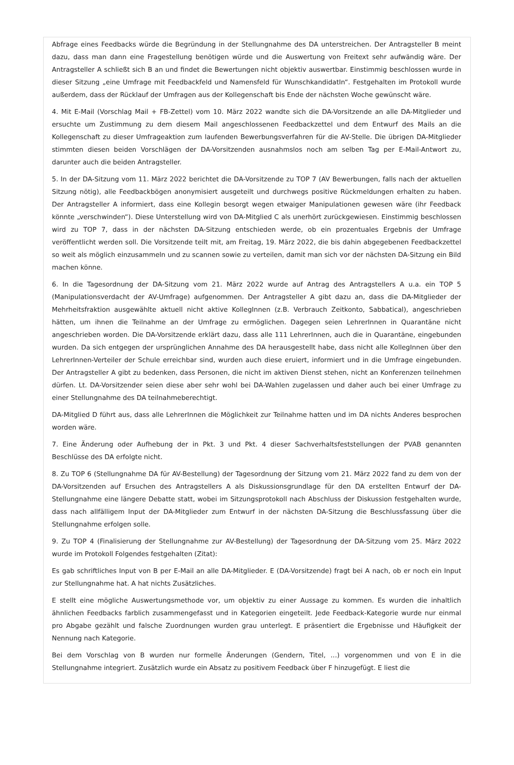Abfrage eines Feedbacks würde die Begründung in der Stellungnahme des DA unterstreichen. Der Antragsteller B meint dazu, dass man dann eine Fragestellung benötigen würde und die Auswertung von Freitext sehr aufwändig wäre. Der Antragsteller A schließt sich B an und findet die Bewertungen nicht objektiv auswertbar. Einstimmig beschlossen wurde in dieser Sitzung „eine Umfrage mit Feedbackfeld und Namensfeld für WunschkandidatIn“. Festgehalten im Protokoll wurde außerdem, dass der Rücklauf der Umfragen aus der Kollegenschaft bis Ende der nächsten Woche gewünscht wäre.
4. Mit E-Mail (Vorschlag Mail + FB-Zettel) vom 10. März 2022 wandte sich die DA-Vorsitzende an alle DA-Mitglieder und ersuchte um Zustimmung zu dem diesem Mail angeschlossenen Feedbackzettel und dem Entwurf des Mails an die Kollegenschaft zu dieser Umfrageaktion zum laufenden Bewerbungsverfahren für die AV-Stelle. Die übrigen DA-Mitglieder stimmten diesen beiden Vorschlägen der DA-Vorsitzenden ausnahmslos noch am selben Tag per E-Mail-Antwort zu, darunter auch die beiden Antragsteller.
5. In der DA-Sitzung vom 11. März 2022 berichtet die DA-Vorsitzende zu TOP 7 (AV Bewerbungen, falls nach der aktuellen Sitzung nötig), alle Feedbackbögen anonymisiert ausgeteilt und durchwegs positive Rückmeldungen erhalten zu haben. Der Antragsteller A informiert, dass eine Kollegin besorgt wegen etwaiger Manipulationen gewesen wäre (ihr Feedback könnte „verschwinden“). Diese Unterstellung wird von DA-Mitglied C als unerhört zurückgewiesen. Einstimmig beschlossen wird zu TOP 7, dass in der nächsten DA-Sitzung entschieden werde, ob ein prozentuales Ergebnis der Umfrage veröffentlicht werden soll. Die Vorsitzende teilt mit, am Freitag, 19. März 2022, die bis dahin abgegebenen Feedbackzettel so weit als möglich einzusammeln und zu scannen sowie zu verteilen, damit man sich vor der nächsten DA-Sitzung ein Bild machen könne.
6. In die Tagesordnung der DA-Sitzung vom 21. März 2022 wurde auf Antrag des Antragstellers A u.a. ein TOP 5 (Manipulationsverdacht der AV-Umfrage) aufgenommen. Der Antragsteller A gibt dazu an, dass die DA-Mitglieder der Mehrheitsfraktion ausgewählte aktuell nicht aktive KollegInnen (z.B. Verbrauch Zeitkonto, Sabbatical), angeschrieben hätten, um ihnen die Teilnahme an der Umfrage zu ermöglichen. Dagegen seien LehrerInnen in Quarantäne nicht angeschrieben worden. Die DA-Vorsitzende erklärt dazu, dass alle 111 LehrerInnen, auch die in Quarantäne, eingebunden wurden. Da sich entgegen der ursprünglichen Annahme des DA herausgestellt habe, dass nicht alle KollegInnen über den LehrerInnen-Verteiler der Schule erreichbar sind, wurden auch diese eruiert, informiert und in die Umfrage eingebunden. Der Antragsteller A gibt zu bedenken, dass Personen, die nicht im aktiven Dienst stehen, nicht an Konferenzen teilnehmen dürfen. Lt. DA-Vorsitzender seien diese aber sehr wohl bei DA-Wahlen zugelassen und daher auch bei einer Umfrage zu einer Stellungnahme des DA teilnahmeberechtigt.
DA-Mitglied D führt aus, dass alle LehrerInnen die Möglichkeit zur Teilnahme hatten und im DA nichts Anderes besprochen worden wäre.
7. Eine Änderung oder Aufhebung der in Pkt. 3 und Pkt. 4 dieser Sachverhaltsfeststellungen der PVAB genannten Beschlüsse des DA erfolgte nicht.
8. Zu TOP 6 (Stellungnahme DA für AV-Bestellung) der Tagesordnung der Sitzung vom 21. März 2022 fand zu dem von der DA-Vorsitzenden auf Ersuchen des Antragstellers A als Diskussionsgrundlage für den DA erstellten Entwurf der DA-Stellungnahme eine längere Debatte statt, wobei im Sitzungsprotokoll nach Abschluss der Diskussion festgehalten wurde, dass nach allfälligem Input der DA-Mitglieder zum Entwurf in der nächsten DA-Sitzung die Beschlussfassung über die Stellungnahme erfolgen solle.
9. Zu TOP 4 (Finalisierung der Stellungnahme zur AV-Bestellung) der Tagesordnung der DA-Sitzung vom 25. März 2022 wurde im Protokoll Folgendes festgehalten (Zitat):
Es gab schriftliches Input von B per E-Mail an alle DA-Mitglieder. E (DA-Vorsitzende) fragt bei A nach, ob er noch ein Input zur Stellungnahme hat. A hat nichts Zusätzliches.
E stellt eine mögliche Auswertungsmethode vor, um objektiv zu einer Aussage zu kommen. Es wurden die inhaltlich ähnlichen Feedbacks farblich zusammengefasst und in Kategorien eingeteilt. Jede Feedback-Kategorie wurde nur einmal pro Abgabe gezählt und falsche Zuordnungen wurden grau unterlegt. E präsentiert die Ergebnisse und Häufigkeit der Nennung nach Kategorie.
Bei dem Vorschlag von B wurden nur formelle Änderungen (Gendern, Titel, …) vorgenommen und von E in die Stellungnahme integriert. Zusätzlich wurde ein Absatz zu positivem Feedback über F hinzugefügt. E liest die